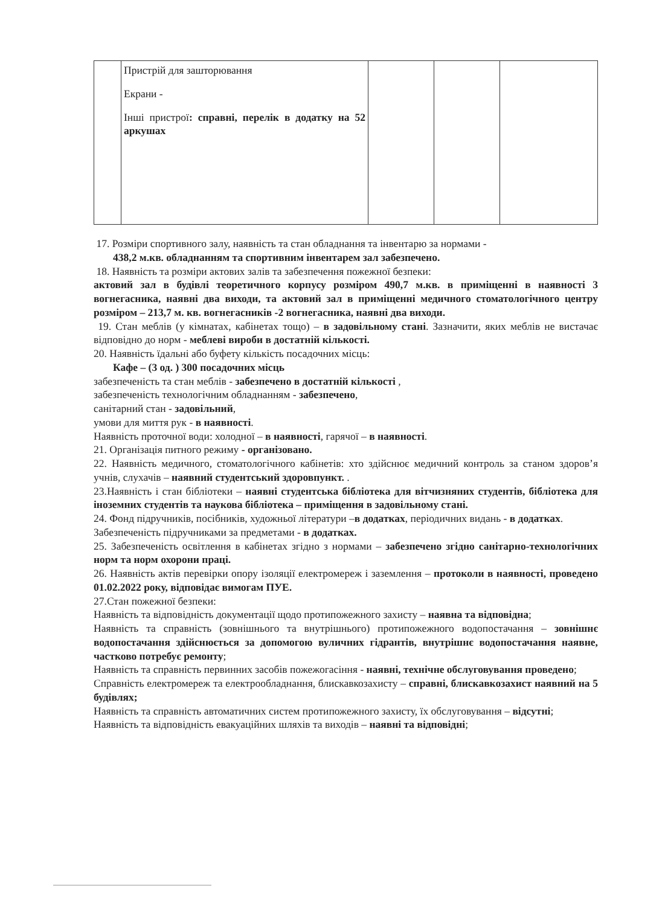| | Пристрій для зашторювання Екрани - Інші пристрої : справні, перелік в додатку на 52 аркушах | | | |
17. Розміри спортивного залу, наявність та стан обладнання та інвентарю за нормами -
438,2 м.кв. обладнанням та спортивним інвентарем зал забезпечено.
18. Наявність та розміри актових залів та забезпечення пожежної безпеки:
актовий зал в будівлі теоретичного корпусу розміром 490,7 м.кв. в приміщенні в наявності 3 вогнегасника, наявні два виходи, та актовий зал в приміщенні медичного стоматологічного центру розміром – 213,7 м. кв. вогнегасників -2 вогнегасника, наявні два виходи.
19. Стан меблів (у кімнатах, кабінетах тощо) – в задовільному стані. Зазначити, яких меблів не вистачає відповідно до норм - меблеві вироби в достатній кількості.
20. Наявність їдальні або буфету кількість посадочних місць:
Кафе – (3 од. ) 300 посадочних місць
забезпеченість та стан меблів - забезпечено в достатній кількості ,
забезпеченість технологічним обладнанням - забезпечено,
санітарний стан - задовільний,
умови для миття рук - в наявності.
Наявність проточної води: холодної – в наявності, гарячої – в наявності.
21. Організація питного режиму - організовано.
22. Наявність медичного, стоматологічного кабінетів: хто здійснює медичний контроль за станом здоров’я учнів, слухачів – наявний студентський здоровпункт. .
23.Наявність і стан бібліотеки – наявні студентська бібліотека для вітчизняних студентів, бібліотека для іноземних студентів та наукова бібліотека – приміщення в задовільному стані.
24. Фонд підручників, посібників, художньої літератури –в додатках, періодичних видань - в додатках.
Забезпеченість підручниками за предметами - в додатках.
25. Забезпеченість освітлення в кабінетах згідно з нормами – забезпечено згідно санітарно-технологічних норм та норм охорони праці.
26. Наявність актів перевірки опору ізоляції електромереж і заземлення – протоколи в наявності, проведено 01.02.2022 року, відповідає вимогам ПУЕ.
27.Стан пожежної безпеки:
Наявність та відповідність документації щодо протипожежного захисту – наявна та відповідна;
Наявність та справність (зовнішнього та внутрішнього) протипожежного водопостачання – зовнішнє водопостачання здійснюється за допомогою вуличних гідрантів, внутрішнє водопостачання наявне, частково потребує ремонту;
Наявність та справність первинних засобів пожежогасіння - наявні, технічне обслуговування проведено;
Справність електромереж та електрообладнання, блискавкозахисту – справні, блискавкозахист наявний на 5 будівлях;
Наявність та справність автоматичних систем протипожежного захисту, їх обслуговування – відсутні;
Наявність та відповідність евакуаційних шляхів та виходів – наявні та відповідні;